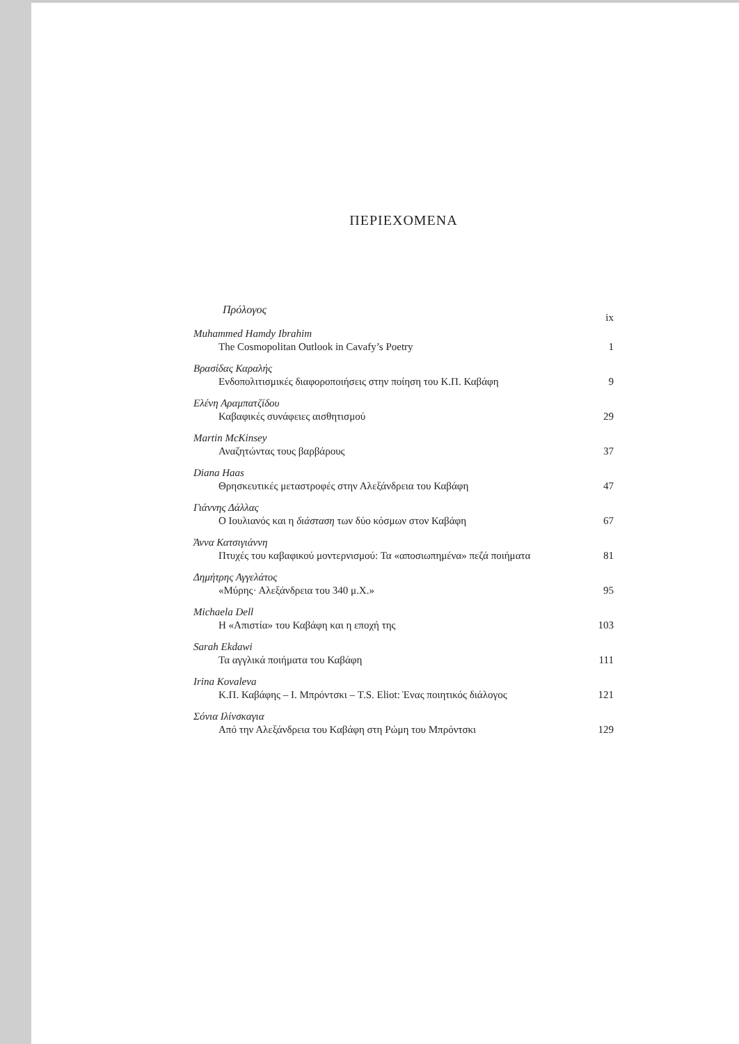ΠΕΡΙΕΧΟΜΕΝΑ
Πρόλογος ix
Muhammed Hamdy Ibrahim
The Cosmopolitan Outlook in Cavafy’s Poetry 1
Βρασίδας Καραλής
Ενδοπολιτισμικές διαφοροποιήσεις στην ποίηση του Κ.Π. Καβάφη 9
Ελένη Αραμπατζίδου
Καβαφικές συνάφειες αισθητισμού 29
Martin McKinsey
Αναζητώντας τους βαρβάρους 37
Diana Haas
Θρησκευτικές μεταστροφές στην Αλεξάνδρεια του Καβάφη 47
Γιάννης Δάλλας
Ο Ιουλιανός και η διάσταση των δύο κόσμων στον Καβάφη 67
Άννα Κατσιγιάννη
Πτυχές του καβαφικού μοντερνισμού: Τα «αποσιωπημένα» πεζά ποιήματα 81
Δημήτρης Αγγελάτος
«Μύρης· Αλεξάνδρεια του 340 μ.Χ.» 95
Michaela Dell
Η «Απιστία» του Καβάφη και η εποχή της 103
Sarah Ekdawi
Τα αγγλικά ποιήματα του Καβάφη 111
Irina Kovaleva
Κ.Π. Καβάφης – Ι. Μπρόντσκι – T.S. Eliot: Ένας ποιητικός διάλογος 121
Σόνια Ιλίνσκαγια
Από την Αλεξάνδρεια του Καβάφη στη Ρώμη του Μπρόντσκι 129